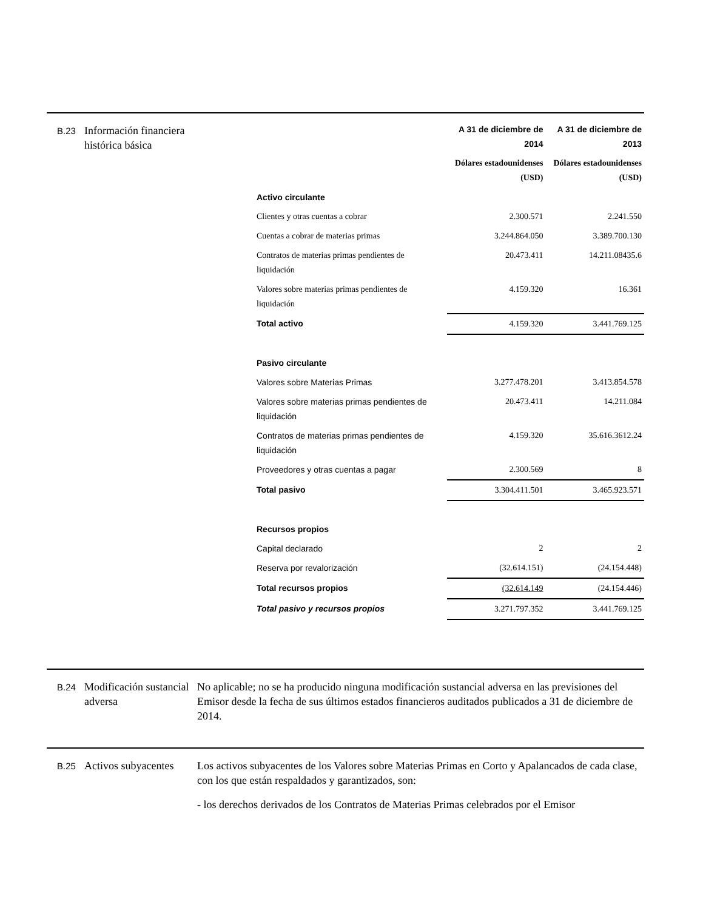B.23
Información financiera histórica básica
| | A 31 de diciembre de 2014 | A 31 de diciembre de 2013 |
| | Dólares estadounidenses (USD) | Dólares estadounidenses (USD) |
| Activo circulante | | |
| Clientes y otras cuentas a cobrar | 2.300.571 | 2.241.550 |
| Cuentas a cobrar de materias primas | 3.244.864.050 | 3.389.700.130 |
| Contratos de materias primas pendientes de liquidación | 20.473.411 | 14.211.08435.6 |
| Valores sobre materias primas pendientes de liquidación | 4.159.320 | 16.361 |
| Total activo | 4.159.320 | 3.441.769.125 |
| Pasivo circulante | | |
| Valores sobre Materias Primas | 3.277.478.201 | 3.413.854.578 |
| Valores sobre materias primas pendientes de liquidación | 20.473.411 | 14.211.084 |
| Contratos de materias primas pendientes de liquidación | 4.159.320 | 35.616.3612.24 |
| Proveedores y otras cuentas a pagar | 2.300.569 | 8 |
| Total pasivo | 3.304.411.501 | 3.465.923.571 |
| Recursos propios | | |
| Capital declarado | 2 | 2 |
| Reserva por revalorización | (32.614.151) | (24.154.448) |
| Total recursos propios | (32.614.149 | (24.154.446) |
| Total pasivo y recursos propios | 3.271.797.352 | 3.441.769.125 |
B.24
Modificación sustancial adversa
No aplicable; no se ha producido ninguna modificación sustancial adversa en las previsiones del Emisor desde la fecha de sus últimos estados financieros auditados publicados a 31 de diciembre de 2014.
B.25
Activos subyacentes
Los activos subyacentes de los Valores sobre Materias Primas en Corto y Apalancados de cada clase, con los que están respaldados y garantizados, son:
- los derechos derivados de los Contratos de Materias Primas celebrados por el Emisor